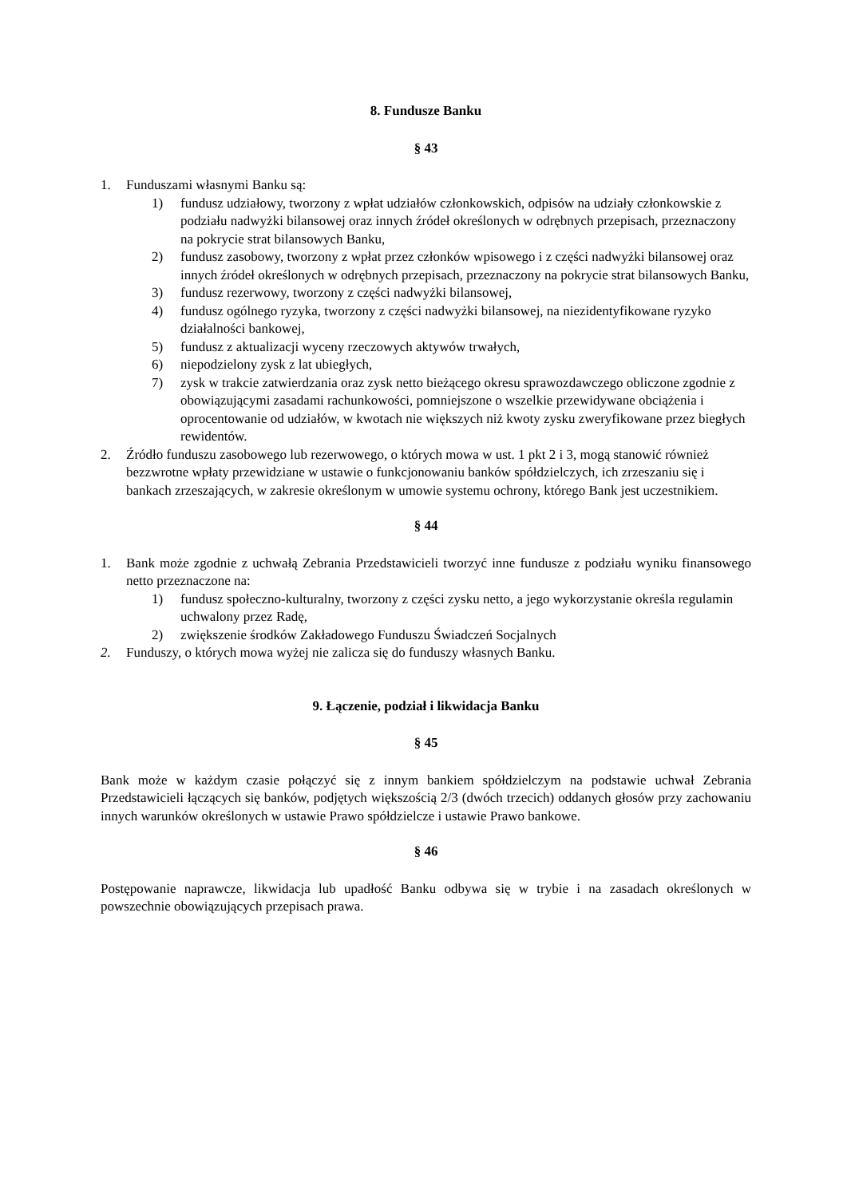8. Fundusze Banku
§ 43
1. Funduszami własnymi Banku są:
1) fundusz udziałowy, tworzony z wpłat udziałów członkowskich, odpisów na udziały członkowskie z podziału nadwyżki bilansowej oraz innych źródeł określonych w odrębnych przepisach, przeznaczony na pokrycie strat bilansowych Banku,
2) fundusz zasobowy, tworzony z wpłat przez członków wpisowego i z części nadwyżki bilansowej oraz innych źródeł określonych w odrębnych przepisach, przeznaczony na pokrycie strat bilansowych Banku,
3) fundusz rezerwowy, tworzony z części nadwyżki bilansowej,
4) fundusz ogólnego ryzyka, tworzony z części nadwyżki bilansowej, na niezidentyfikowane ryzyko działalności bankowej,
5) fundusz z aktualizacji wyceny rzeczowych aktywów trwałych,
6) niepodzielony zysk z lat ubiegłych,
7) zysk w trakcie zatwierdzania oraz zysk netto bieżącego okresu sprawozdawczego obliczone zgodnie z obowiązującymi zasadami rachunkowości, pomniejszone o wszelkie przewidywane obciążenia i oprocentowanie od udziałów, w kwotach nie większych niż kwoty zysku zweryfikowane przez biegłych rewidentów.
2. Źródło funduszu zasobowego lub rezerwowego, o których mowa w ust. 1 pkt 2 i 3, mogą stanowić również bezzwrotne wpłaty przewidziane w ustawie o funkcjonowaniu banków spółdzielczych, ich zrzeszaniu się i bankach zrzeszających, w zakresie określonym w umowie systemu ochrony, którego Bank jest uczestnikiem.
§ 44
1. Bank może zgodnie z uchwałą Zebrania Przedstawicieli tworzyć inne fundusze z podziału wyniku finansowego netto przeznaczone na:
1) fundusz społeczno-kulturalny, tworzony z części zysku netto, a jego wykorzystanie określa regulamin uchwalony przez Radę,
2) zwiększenie środków Zakładowego Funduszu Świadczeń Socjalnych
2. Funduszy, o których mowa wyżej nie zalicza się do funduszy własnych Banku.
9. Łączenie, podział i likwidacja Banku
§ 45
Bank może w każdym czasie połączyć się z innym bankiem spółdzielczym na podstawie uchwał Zebrania Przedstawicieli łączących się banków, podjętych większością 2/3 (dwóch trzecich) oddanych głosów przy zachowaniu innych warunków określonych w ustawie Prawo spółdzielcze i ustawie Prawo bankowe.
§ 46
Postępowanie naprawcze, likwidacja lub upadłość Banku odbywa się w trybie i na zasadach określonych w powszechnie obowiązujących przepisach prawa.